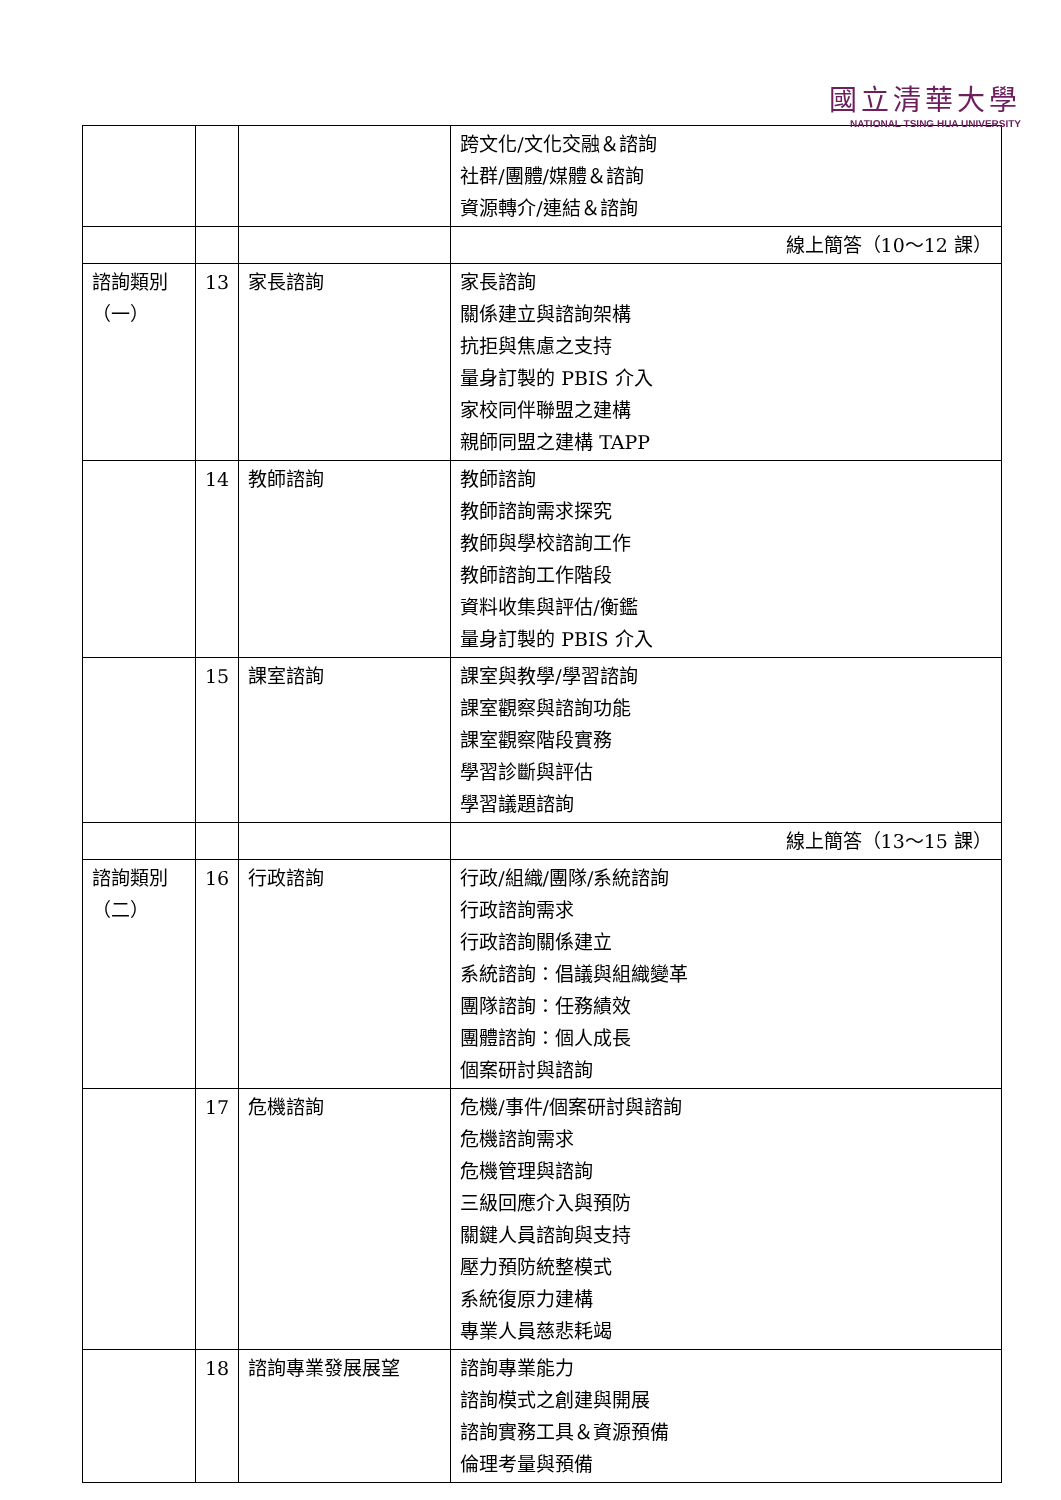國立清華大學
NATIONAL TSING HUA UNIVERSITY
| | | | 跨文化/文化交融＆諮詢 社群/團體/媒體＆諮詢 資源轉介/連結＆諮詢 |
| | | | 線上簡答（10～12 課） |
| 諮詢類別 （一） | 13 | 家長諮詢 | 家長諮詢 關係建立與諮詢架構 抗拒與焦慮之支持 量身訂製的 PBIS 介入 家校同伴聯盟之建構 親師同盟之建構 TAPP |
| | 14 | 教師諮詢 | 教師諮詢 教師諮詢需求探究 教師與學校諮詢工作 教師諮詢工作階段 資料收集與評估/衡鑑 量身訂製的 PBIS 介入 |
| | 15 | 課室諮詢 | 課室與教學/學習諮詢 課室觀察與諮詢功能 課室觀察階段實務 學習診斷與評估 學習議題諮詢 |
| | | | 線上簡答（13～15 課） |
| 諮詢類別 （二） | 16 | 行政諮詢 | 行政/組織/團隊/系統諮詢 行政諮詢需求 行政諮詢關係建立 系統諮詢：倡議與組織變革 團隊諮詢：任務績效 團體諮詢：個人成長 個案研討與諮詢 |
| | 17 | 危機諮詢 | 危機/事件/個案研討與諮詢 危機諮詢需求 危機管理與諮詢 三級回應介入與預防 關鍵人員諮詢與支持 壓力預防統整模式 系統復原力建構 專業人員慈悲耗竭 |
| | 18 | 諮詢專業發展展望 | 諮詢專業能力 諮詢模式之創建與開展 諮詢實務工具＆資源預備 倫理考量與預備 |